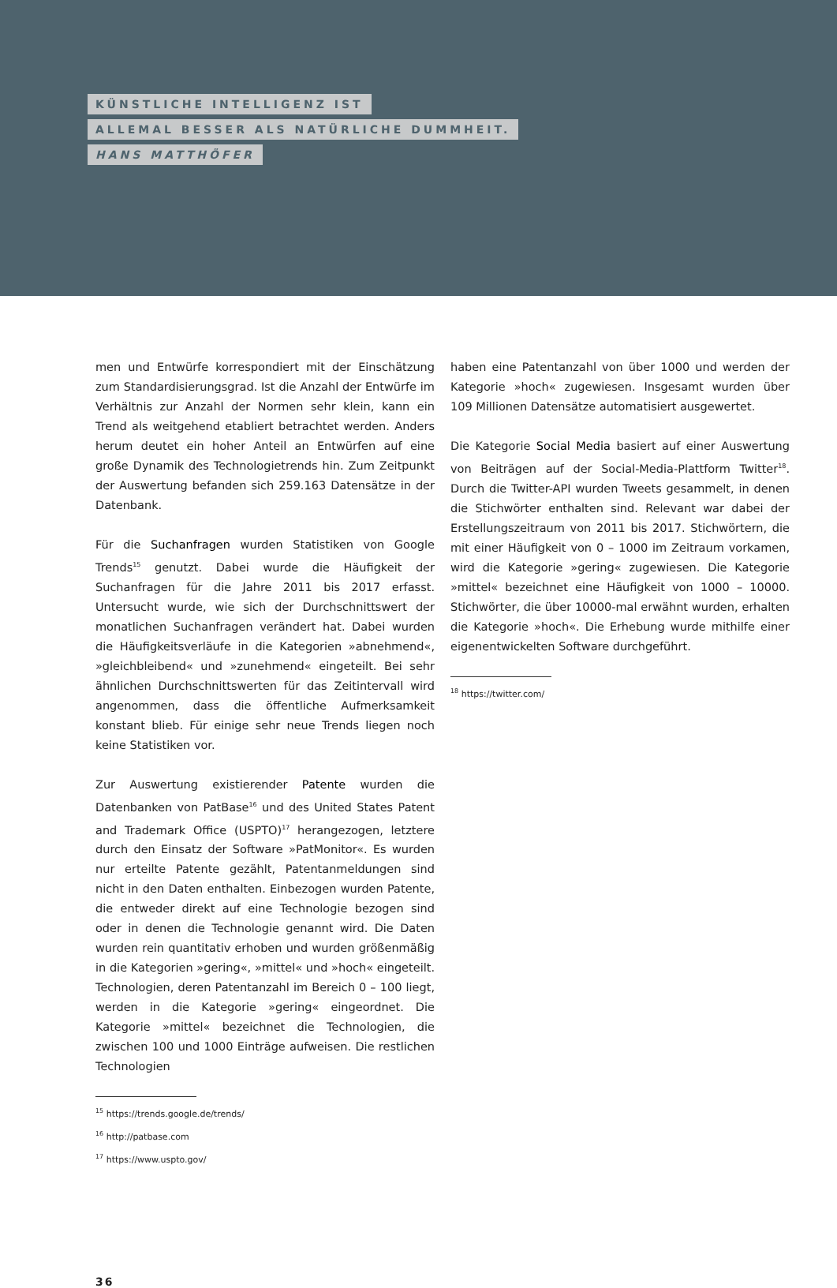KÜNSTLICHE INTELLIGENZ IST
ALLEMAL BESSER ALS NATÜRLICHE DUMMHEIT.
HANS MATTHÖFER
men und Entwürfe korrespondiert mit der Einschätzung zum Standardisierungsgrad. Ist die Anzahl der Entwürfe im Verhältnis zur Anzahl der Normen sehr klein, kann ein Trend als weitgehend etabliert betrachtet werden. Anders herum deutet ein hoher Anteil an Entwürfen auf eine große Dynamik des Technologietrends hin. Zum Zeitpunkt der Auswertung befanden sich 259.163 Datensätze in der Datenbank.
Für die Suchanfragen wurden Statistiken von Google Trends<sup>15</sup> genutzt. Dabei wurde die Häufigkeit der Suchanfragen für die Jahre 2011 bis 2017 erfasst. Untersucht wurde, wie sich der Durchschnittswert der monatlichen Suchanfragen verändert hat. Dabei wurden die Häufigkeitsverläufe in die Kategorien »abnehmend«, »gleichbleibend« und »zunehmend« eingeteilt. Bei sehr ähnlichen Durchschnittswerten für das Zeitintervall wird angenommen, dass die öffentliche Aufmerksamkeit konstant blieb. Für einige sehr neue Trends liegen noch keine Statistiken vor.
Zur Auswertung existierender Patente wurden die Datenbanken von PatBase<sup>16</sup> und des United States Patent and Trademark Office (USPTO)<sup>17</sup> herangezogen, letztere durch den Einsatz der Software »PatMonitor«. Es wurden nur erteilte Patente gezählt, Patentanmeldungen sind nicht in den Daten enthalten. Einbezogen wurden Patente, die entweder direkt auf eine Technologie bezogen sind oder in denen die Technologie genannt wird. Die Daten wurden rein quantitativ erhoben und wurden größenmäßig in die Kategorien »gering«, »mittel« und »hoch« eingeteilt. Technologien, deren Patentanzahl im Bereich 0 – 100 liegt, werden in die Kategorie »gering« eingeordnet. Die Kategorie »mittel« bezeichnet die Technologien, die zwischen 100 und 1000 Einträge aufweisen. Die restlichen Technologien
<sup>15</sup> https://trends.google.de/trends/
<sup>16</sup> http://patbase.com
<sup>17</sup> https://www.uspto.gov/
haben eine Patentanzahl von über 1000 und werden der Kategorie »hoch« zugewiesen. Insgesamt wurden über 109 Millionen Datensätze automatisiert ausgewertet.
Die Kategorie Social Media basiert auf einer Auswertung von Beiträgen auf der Social-Media-Plattform Twitter<sup>18</sup>. Durch die Twitter-API wurden Tweets gesammelt, in denen die Stichwörter enthalten sind. Relevant war dabei der Erstellungszeitraum von 2011 bis 2017. Stichwörtern, die mit einer Häufigkeit von 0 – 1000 im Zeitraum vorkamen, wird die Kategorie »gering« zugewiesen. Die Kategorie »mittel« bezeichnet eine Häufigkeit von 1000 – 10000. Stichwörter, die über 10000-mal erwähnt wurden, erhalten die Kategorie »hoch«. Die Erhebung wurde mithilfe einer eigenentwickelten Software durchgeführt.
<sup>18</sup> https://twitter.com/
36